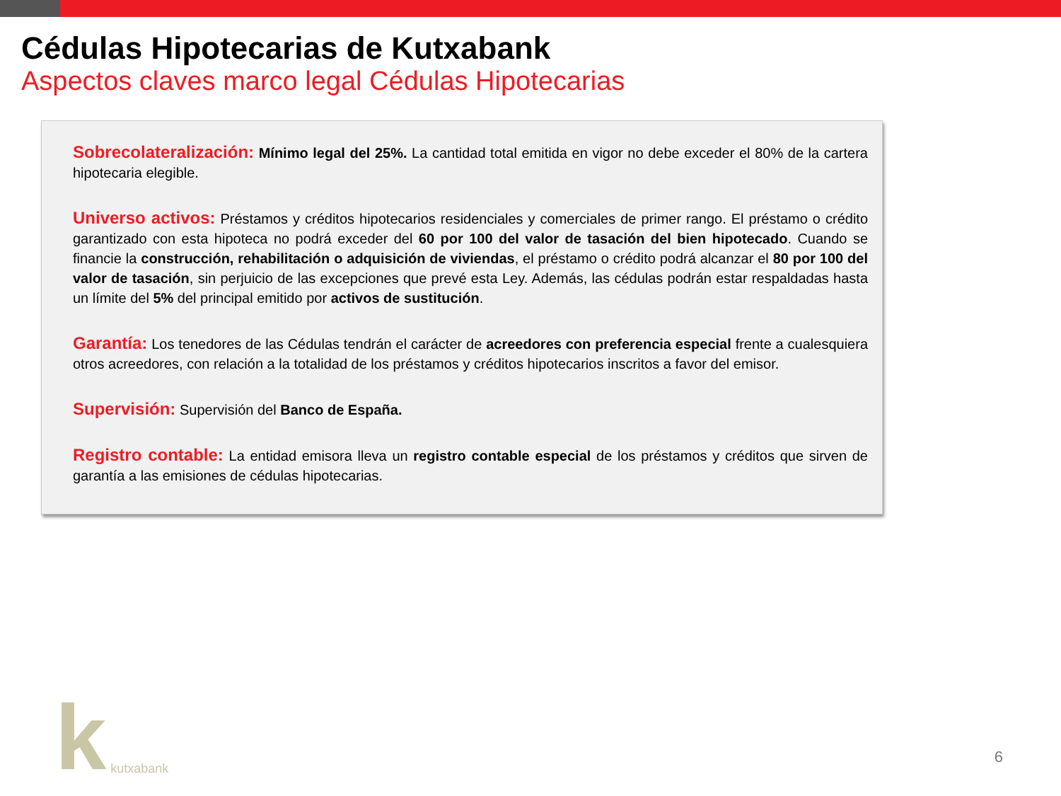Cédulas Hipotecarias de Kutxabank
Aspectos claves marco legal Cédulas Hipotecarias
Sobrecolateralización: Mínimo legal del 25%. La cantidad total emitida en vigor no debe exceder el 80% de la cartera hipotecaria elegible.
Universo activos: Préstamos y créditos hipotecarios residenciales y comerciales de primer rango. El préstamo o crédito garantizado con esta hipoteca no podrá exceder del 60 por 100 del valor de tasación del bien hipotecado. Cuando se financie la construcción, rehabilitación o adquisición de viviendas, el préstamo o crédito podrá alcanzar el 80 por 100 del valor de tasación, sin perjuicio de las excepciones que prevé esta Ley. Además, las cédulas podrán estar respaldadas hasta un límite del 5% del principal emitido por activos de sustitución.
Garantía: Los tenedores de las Cédulas tendrán el carácter de acreedores con preferencia especial frente a cualesquiera otros acreedores, con relación a la totalidad de los préstamos y créditos hipotecarios inscritos a favor del emisor.
Supervisión: Supervisión del Banco de España.
Registro contable: La entidad emisora lleva un registro contable especial de los préstamos y créditos que sirven de garantía a las emisiones de cédulas hipotecarias.
kkutxabank
6